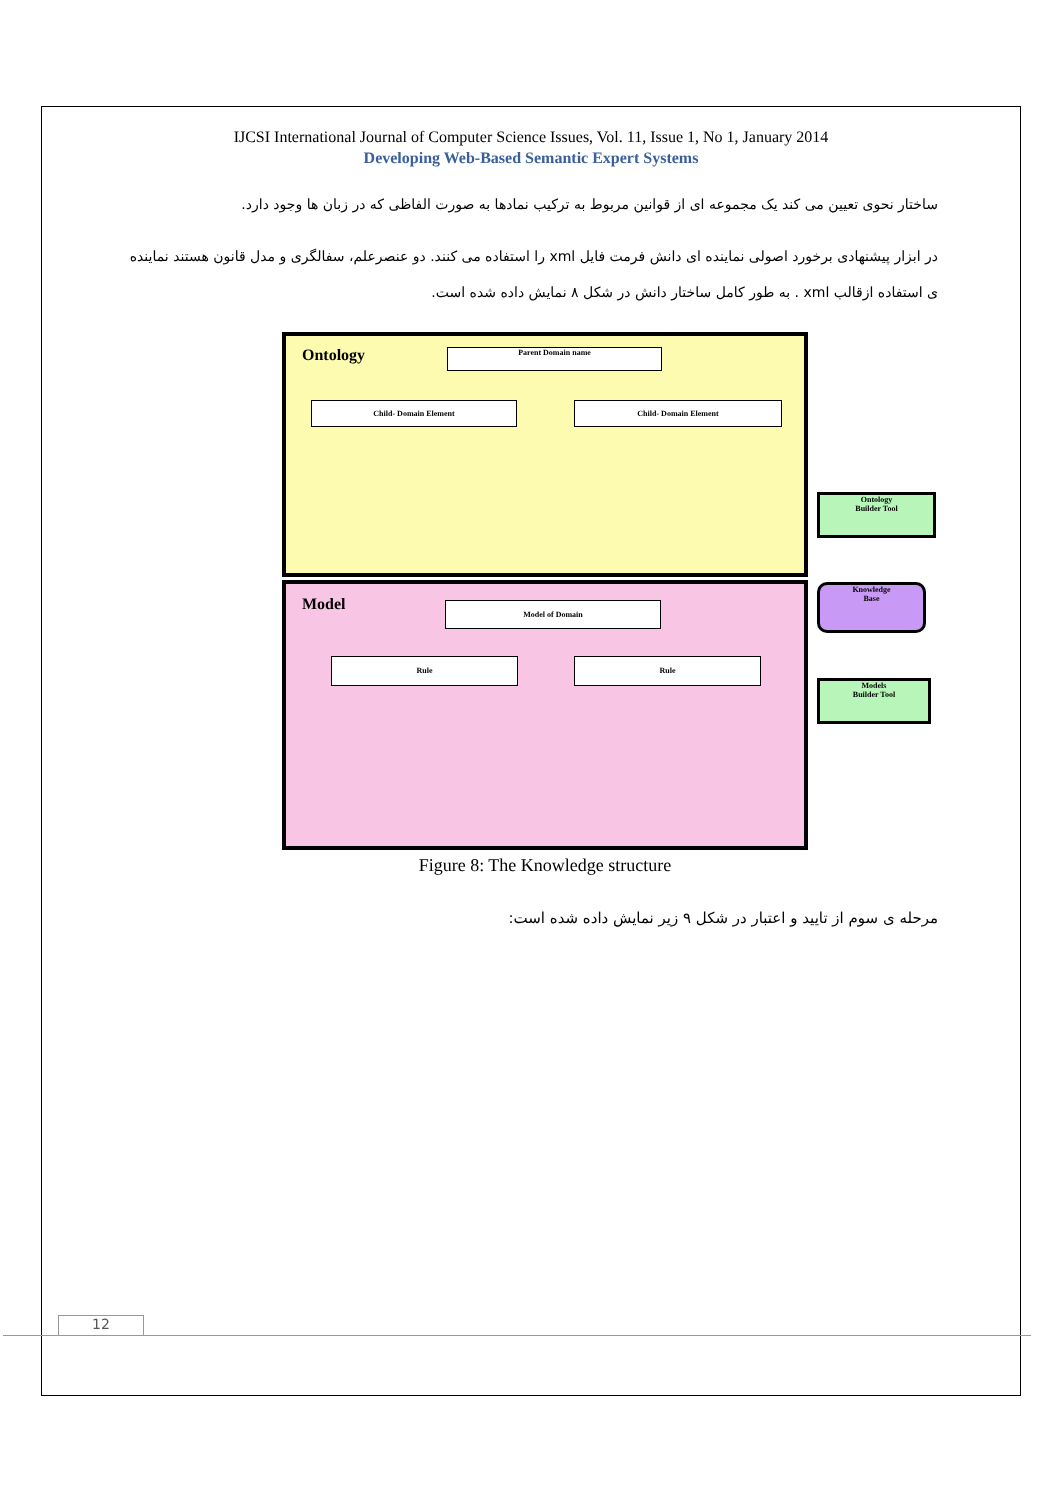IJCSI International Journal of Computer Science Issues, Vol. 11, Issue 1, No 1, January 2014
Developing Web-Based Semantic Expert Systems
ساختار نحوی تعیین می کند یک مجموعه ای از قوانین مربوط به ترکیب نمادها به صورت الفاظی که در زبان ها وجود دارد.
در ابزار پیشنهادی برخورد اصولی نماینده ای دانش فرمت فایل xml را استفاده می کنند. دو عنصرعلم، سفالگری و مدل قانون هستند نماینده ی استفاده ازقالب xml . به طور کامل ساختار دانش در شکل ۸ نمایش داده شده است.
Ontology
Model
Parent Domain name
Child- Domain Element Child- Domain Element
Model of Domain
Rule Rule
Ontology
Builder Tool
Knowledge
Base
Models
Builder Tool
Figure 8: The Knowledge structure
مرحله ی سوم از تایید و اعتبار در شکل ۹ زیر نمایش داده شده است:
12